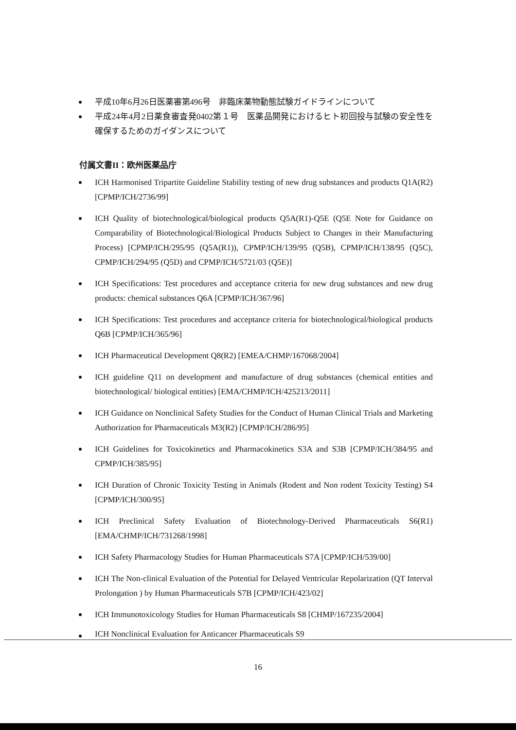平成10年6月26日医薬審第496号　非臨床薬物動態試験ガイドラインについて
平成24年4月2日薬食審査発0402第１号　医薬品開発におけるヒト初回投与試験の安全性を確保するためのガイダンスについて
付属文書II：欧州医薬品庁
ICH Harmonised Tripartite Guideline Stability testing of new drug substances and products Q1A(R2) [CPMP/ICH/2736/99]
ICH Quality of biotechnological/biological products Q5A(R1)-Q5E (Q5E Note for Guidance on Comparability of Biotechnological/Biological Products Subject to Changes in their Manufacturing Process) [CPMP/ICH/295/95 (Q5A(R1)), CPMP/ICH/139/95 (Q5B), CPMP/ICH/138/95 (Q5C), CPMP/ICH/294/95 (Q5D) and CPMP/ICH/5721/03 (Q5E)]
ICH Specifications: Test procedures and acceptance criteria for new drug substances and new drug products: chemical substances Q6A [CPMP/ICH/367/96]
ICH Specifications: Test procedures and acceptance criteria for biotechnological/biological products Q6B [CPMP/ICH/365/96]
ICH Pharmaceutical Development Q8(R2) [EMEA/CHMP/167068/2004]
ICH guideline Q11 on development and manufacture of drug substances (chemical entities and biotechnological/ biological entities) [EMA/CHMP/ICH/425213/2011]
ICH Guidance on Nonclinical Safety Studies for the Conduct of Human Clinical Trials and Marketing Authorization for Pharmaceuticals M3(R2) [CPMP/ICH/286/95]
ICH Guidelines for Toxicokinetics and Pharmacokinetics S3A and S3B [CPMP/ICH/384/95 and CPMP/ICH/385/95]
ICH Duration of Chronic Toxicity Testing in Animals (Rodent and Non rodent Toxicity Testing) S4 [CPMP/ICH/300/95]
ICH Preclinical Safety Evaluation of Biotechnology-Derived Pharmaceuticals S6(R1) [EMA/CHMP/ICH/731268/1998]
ICH Safety Pharmacology Studies for Human Pharmaceuticals S7A [CPMP/ICH/539/00]
ICH The Non-clinical Evaluation of the Potential for Delayed Ventricular Repolarization (QT Interval Prolongation ) by Human Pharmaceuticals S7B [CPMP/ICH/423/02]
ICH Immunotoxicology Studies for Human Pharmaceuticals S8 [CHMP/167235/2004]
ICH Nonclinical Evaluation for Anticancer Pharmaceuticals S9
16